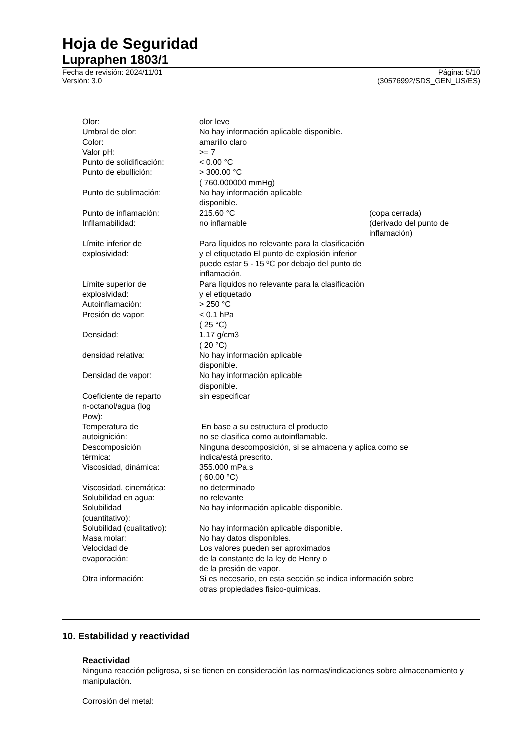Hoja de Seguridad
Lupraphen 1803/1
Fecha de revisión: 2024/11/01
Versión: 3.0
Página: 5/10
(30576992/SDS_GEN_US/ES)
Olor: olor leve
Umbral de olor: No hay información aplicable disponible.
Color: amarillo claro
Valor pH: >= 7
Punto de solidificación: < 0.00 °C
Punto de ebullición: > 300.00 °C
( 760.000000 mmHg)
Punto de sublimación: No hay información aplicable
disponible.
Punto de inflamación: 215.60 °C (copa cerrada)
Infllamabilidad: no inflamable (derivado del punto de inflamación)
Límite inferior de
explosividad:
Para líquidos no relevante para la clasificación y el etiquetado El punto de explosión inferior puede estar 5 - 15 ºC por debajo del punto de inflamación.
Límite superior de
explosividad:
Para líquidos no relevante para la clasificación y el etiquetado
Autoinflamación: > 250 °C
Presión de vapor: < 0.1 hPa
( 25 °C)
Densidad: 1.17 g/cm3
( 20 °C)
densidad relativa: No hay información aplicable
disponible.
Densidad de vapor: No hay información aplicable
disponible.
Coeficiente de reparto
n-octanol/agua (log
Pow):
sin especificar
Temperatura de
autoignición:
En base a su estructura el producto
no se clasifica como autoinflamable.
Descomposición
térmica:
Ninguna descomposición, si se almacena y aplica como se indica/está prescrito.
Viscosidad, dinámica: 355.000 mPa.s
( 60.00 °C)
Viscosidad, cinemática: no determinado
Solubilidad en agua: no relevante
Solubilidad
(cuantitativo):
No hay información aplicable disponible.
Solubilidad (cualitativo):
No hay información aplicable disponible.
Masa molar: No hay datos disponibles.
Velocidad de
evaporación:
Los valores pueden ser aproximados
de la constante de la ley de Henry o
de la presión de vapor.
Otra información: Si es necesario, en esta sección se indica información sobre otras propiedades fisico-químicas.
10. Estabilidad y reactividad
Reactividad
Ninguna reacción peligrosa, si se tienen en consideración las normas/indicaciones sobre almacenamiento y manipulación.
Corrosión del metal: